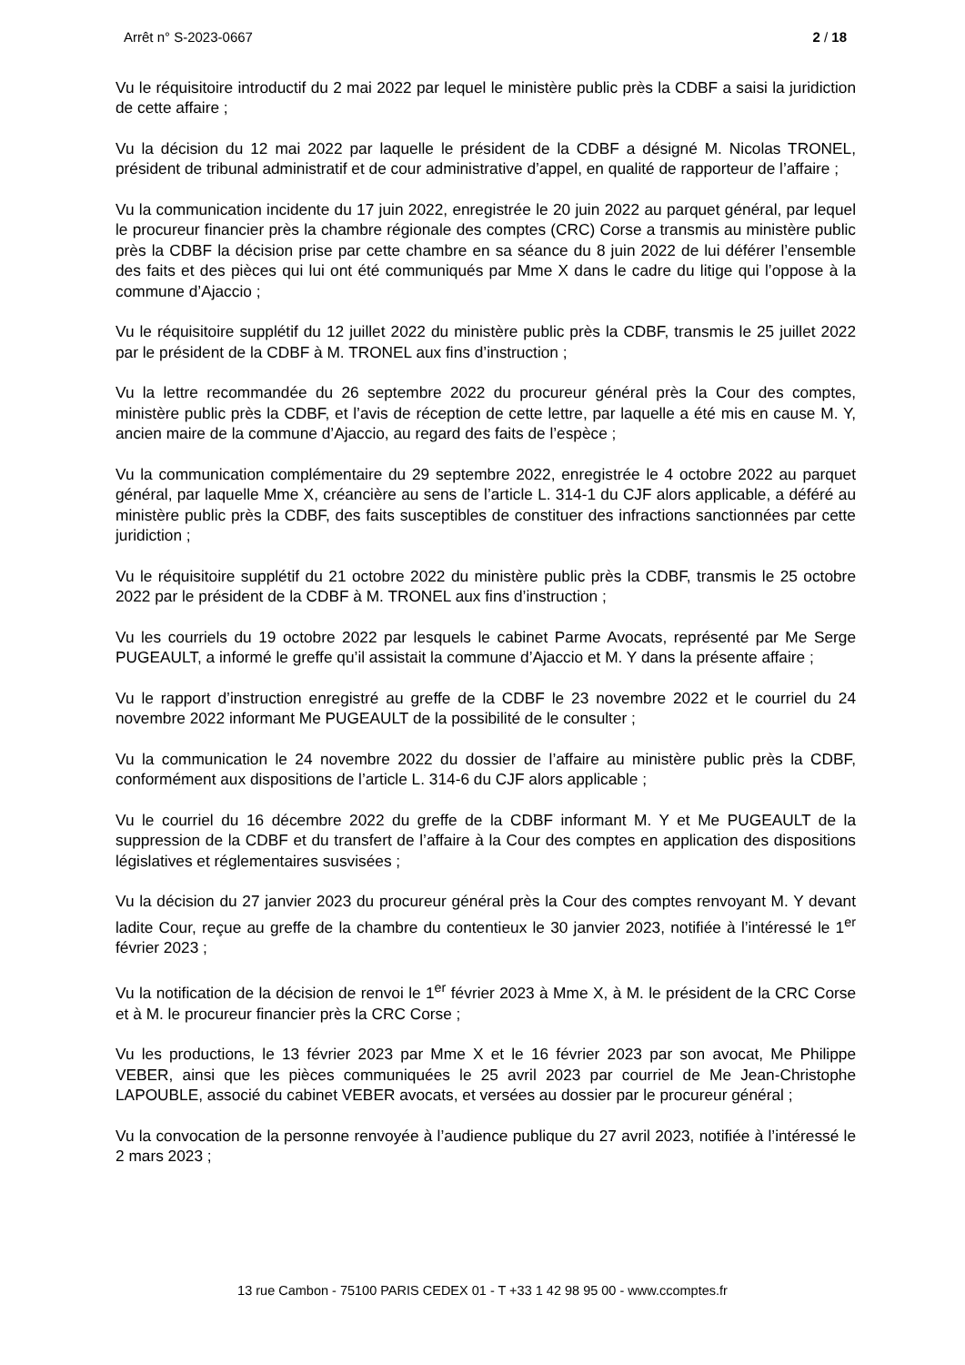Arrêt n° S-2023-0667 2 / 18
Vu le réquisitoire introductif du 2 mai 2022 par lequel le ministère public près la CDBF a saisi la juridiction de cette affaire ;
Vu la décision du 12 mai 2022 par laquelle le président de la CDBF a désigné M. Nicolas TRONEL, président de tribunal administratif et de cour administrative d’appel, en qualité de rapporteur de l’affaire ;
Vu la communication incidente du 17 juin 2022, enregistrée le 20 juin 2022 au parquet général, par lequel le procureur financier près la chambre régionale des comptes (CRC) Corse a transmis au ministère public près la CDBF la décision prise par cette chambre en sa séance du 8 juin 2022 de lui déférer l’ensemble des faits et des pièces qui lui ont été communiqués par Mme X dans le cadre du litige qui l’oppose à la commune d’Ajaccio ;
Vu le réquisitoire supplétif du 12 juillet 2022 du ministère public près la CDBF, transmis le 25 juillet 2022 par le président de la CDBF à M. TRONEL aux fins d’instruction ;
Vu la lettre recommandée du 26 septembre 2022 du procureur général près la Cour des comptes, ministère public près la CDBF, et l’avis de réception de cette lettre, par laquelle a été mis en cause M. Y, ancien maire de la commune d’Ajaccio, au regard des faits de l’espèce ;
Vu la communication complémentaire du 29 septembre 2022, enregistrée le 4 octobre 2022 au parquet général, par laquelle Mme X, créancière au sens de l’article L. 314-1 du CJF alors applicable, a déféré au ministère public près la CDBF, des faits susceptibles de constituer des infractions sanctionnées par cette juridiction ;
Vu le réquisitoire supplétif du 21 octobre 2022 du ministère public près la CDBF, transmis le 25 octobre 2022 par le président de la CDBF à M. TRONEL aux fins d’instruction ;
Vu les courriels du 19 octobre 2022 par lesquels le cabinet Parme Avocats, représenté par Me Serge PUGEAULT, a informé le greffe qu’il assistait la commune d’Ajaccio et M. Y dans la présente affaire ;
Vu le rapport d’instruction enregistré au greffe de la CDBF le 23 novembre 2022 et le courriel du 24 novembre 2022 informant Me PUGEAULT de la possibilité de le consulter ;
Vu la communication le 24 novembre 2022 du dossier de l’affaire au ministère public près la CDBF, conformément aux dispositions de l’article L. 314-6 du CJF alors applicable ;
Vu le courriel du 16 décembre 2022 du greffe de la CDBF informant M. Y et Me PUGEAULT de la suppression de la CDBF et du transfert de l’affaire à la Cour des comptes en application des dispositions législatives et réglementaires susvisées ;
Vu la décision du 27 janvier 2023 du procureur général près la Cour des comptes renvoyant M. Y devant ladite Cour, reçue au greffe de la chambre du contentieux le 30 janvier 2023, notifiée à l’intéressé le 1<sup>er</sup> février 2023 ;
Vu la notification de la décision de renvoi le 1<sup>er</sup> février 2023 à Mme X, à M. le président de la CRC Corse et à M. le procureur financier près la CRC Corse ;
Vu les productions, le 13 février 2023 par Mme X et le 16 février 2023 par son avocat, Me Philippe VEBER, ainsi que les pièces communiquées le 25 avril 2023 par courriel de Me Jean-Christophe LAPOUBLE, associé du cabinet VEBER avocats, et versées au dossier par le procureur général ;
Vu la convocation de la personne renvoyée à l’audience publique du 27 avril 2023, notifiée à l’intéressé le 2 mars 2023 ;
13 rue Cambon - 75100 PARIS CEDEX 01 - T +33 1 42 98 95 00 - www.ccomptes.fr